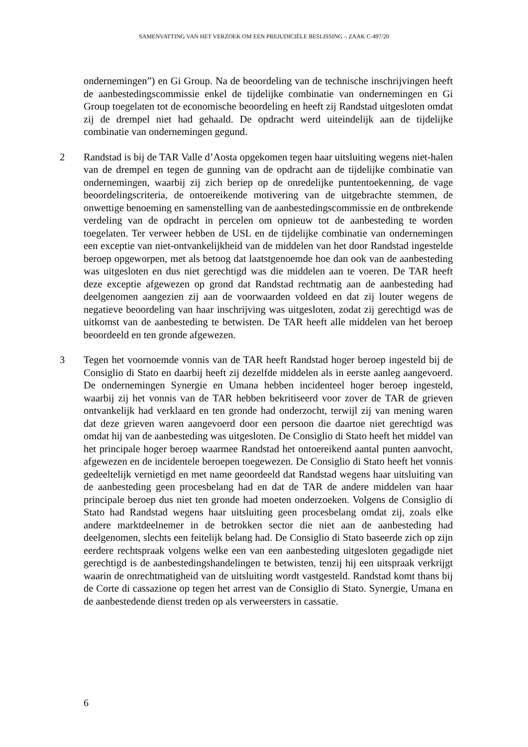SAMENVATTING VAN HET VERZOEK OM EEN PREJUDICIËLE BESLISSING – ZAAK C-497/20
ondernemingen”) en Gi Group. Na de beoordeling van de technische inschrijvingen heeft de aanbestedingscommissie enkel de tijdelijke combinatie van ondernemingen en Gi Group toegelaten tot de economische beoordeling en heeft zij Randstad uitgesloten omdat zij de drempel niet had gehaald. De opdracht werd uiteindelijk aan de tijdelijke combinatie van ondernemingen gegund.
2 Randstad is bij de TAR Valle d’Aosta opgekomen tegen haar uitsluiting wegens niet-halen van de drempel en tegen de gunning van de opdracht aan de tijdelijke combinatie van ondernemingen, waarbij zij zich beriep op de onredelijke puntentoekenning, de vage beoordelingscriteria, de ontoereikende motivering van de uitgebrachte stemmen, de onwettige benoeming en samenstelling van de aanbestedingscommissie en de ontbrekende verdeling van de opdracht in percelen om opnieuw tot de aanbesteding te worden toegelaten. Ter verweer hebben de USL en de tijdelijke combinatie van ondernemingen een exceptie van niet-ontvankelijkheid van de middelen van het door Randstad ingestelde beroep opgeworpen, met als betoog dat laatstgenoemde hoe dan ook van de aanbesteding was uitgesloten en dus niet gerechtigd was die middelen aan te voeren. De TAR heeft deze exceptie afgewezen op grond dat Randstad rechtmatig aan de aanbesteding had deelgenomen aangezien zij aan de voorwaarden voldeed en dat zij louter wegens de negatieve beoordeling van haar inschrijving was uitgesloten, zodat zij gerechtigd was de uitkomst van de aanbesteding te betwisten. De TAR heeft alle middelen van het beroep beoordeeld en ten gronde afgewezen.
3 Tegen het voornoemde vonnis van de TAR heeft Randstad hoger beroep ingesteld bij de Consiglio di Stato en daarbij heeft zij dezelfde middelen als in eerste aanleg aangevoerd. De ondernemingen Synergie en Umana hebben incidenteel hoger beroep ingesteld, waarbij zij het vonnis van de TAR hebben bekritiseerd voor zover de TAR de grieven ontvankelijk had verklaard en ten gronde had onderzocht, terwijl zij van mening waren dat deze grieven waren aangevoerd door een persoon die daartoe niet gerechtigd was omdat hij van de aanbesteding was uitgesloten. De Consiglio di Stato heeft het middel van het principale hoger beroep waarmee Randstad het ontoereikend aantal punten aanvocht, afgewezen en de incidentele beroepen toegewezen. De Consiglio di Stato heeft het vonnis gedeeltelijk vernietigd en met name geoordeeld dat Randstad wegens haar uitsluiting van de aanbesteding geen procesbelang had en dat de TAR de andere middelen van haar principale beroep dus niet ten gronde had moeten onderzoeken. Volgens de Consiglio di Stato had Randstad wegens haar uitsluiting geen procesbelang omdat zij, zoals elke andere marktdeelnemer in de betrokken sector die niet aan de aanbesteding had deelgenomen, slechts een feitelijk belang had. De Consiglio di Stato baseerde zich op zijn eerdere rechtspraak volgens welke een van een aanbesteding uitgesloten gegadigde niet gerechtigd is de aanbestedingshandelingen te betwisten, tenzij hij een uitspraak verkrijgt waarin de onrechtmatigheid van de uitsluiting wordt vastgesteld. Randstad komt thans bij de Corte di cassazione op tegen het arrest van de Consiglio di Stato. Synergie, Umana en de aanbestedende dienst treden op als verweersters in cassatie.
6